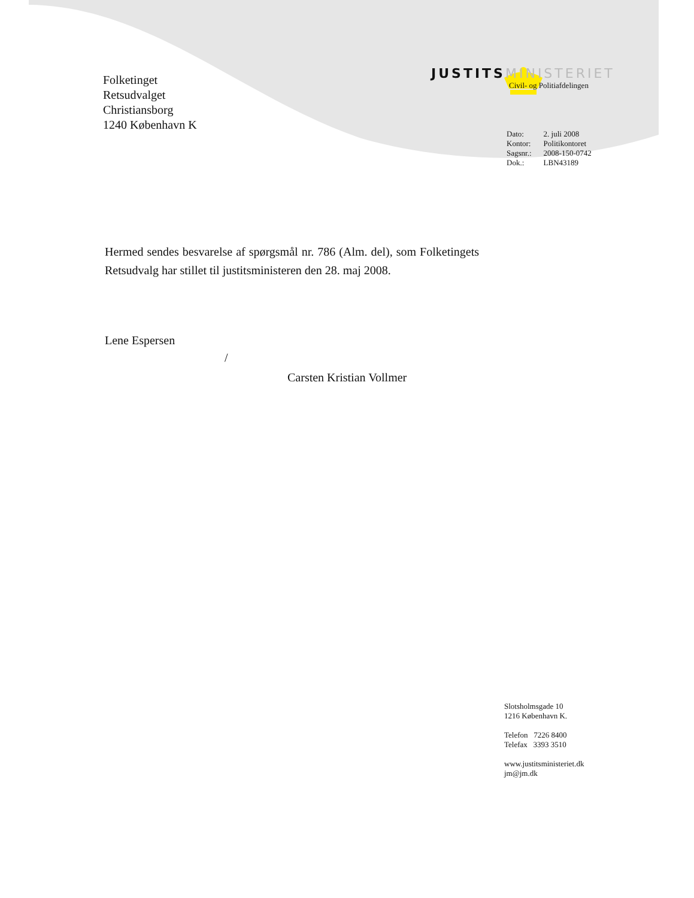JUSTITS MINISTERIET
Civil- og Politiafdelingen
Folketinget
Retsudvalget
Christiansborg
1240 København K
| Dato: | 2. juli 2008 |
| Kontor: | Politikontoret |
| Sagsnr.: | 2008-150-0742 |
| Dok.: | LBN43189 |
Hermed sendes besvarelse af spørgsmål nr. 786 (Alm. del), som Folketingets Retsudvalg har stillet til justitsministeren den 28. maj 2008.
Lene Espersen
/
Carsten Kristian Vollmer
Slotsholmsgade 10
1216 København K.
Telefon 7226 8400
Telefax 3393 3510
www.justitsministeriet.dk
jm@jm.dk